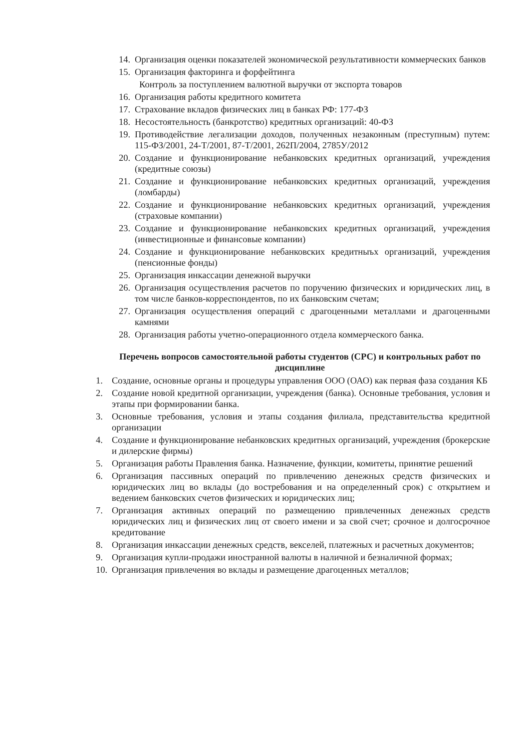14. Организация оценки показателей экономической результативности коммерческих банков
15. Организация факторинга и форфейтинга
Контроль за поступлением валютной выручки от экспорта товаров
16. Организация работы кредитного комитета
17. Страхование вкладов физических лиц в банках РФ: 177-ФЗ
18. Несостоятельность (банкротство) кредитных организаций: 40-ФЗ
19. Противодействие легализации доходов, полученных незаконным (преступным) путем: 115-ФЗ/2001, 24-Т/2001, 87-Т/2001, 262П/2004, 2785У/2012
20. Создание и функционирование небанковских кредитных организаций, учреждения (кредитные союзы)
21. Создание и функционирование небанковских кредитных организаций, учреждения (ломбарды)
22. Создание и функционирование небанковских кредитных организаций, учреждения (страховые компании)
23. Создание и функционирование небанковских кредитных организаций, учреждения (инвестиционные и финансовые компании)
24. Создание и функционирование небанковских кредитныъх организаций, учреждения (пенсионные фонды)
25. Организация инкассации денежной выручки
26. Организация осуществления расчетов по поручению физических и юридических лиц, в том числе банков-корреспондентов, по их банковским счетам;
27. Организация осуществления операций с драгоценными металлами и драгоценными камнями
28. Организация работы учетно-операционного отдела коммерческого банка.
Перечень вопросов самостоятельной работы студентов (СРС) и контрольных работ по дисциплине
1. Создание, основные органы и процедуры управления ООО (ОАО) как первая фаза создания КБ
2. Создание новой кредитной организации, учреждения (банка). Основные требования, условия и этапы при формировании банка.
3. Основные требования, условия и этапы создания филиала, представительства кредитной организации
4. Создание и функционирование небанковских кредитных организаций, учреждения (брокерские и дилерские фирмы)
5. Организация работы Правления банка. Назначение, функции, комитеты, принятие решений
6. Организация пассивных операций по привлечению денежных средств физических и юридических лиц во вклады (до востребования и на определенный срок) с открытием и ведением банковских счетов физических и юридических лиц;
7. Организация активных операций по размещению привлеченных денежных средств юридических лиц и физических лиц от своего имени и за свой счет; срочное и долгосрочное кредитование
8. Организация инкассации денежных средств, векселей, платежных и расчетных документов;
9. Организация купли-продажи иностранной валюты в наличной и безналичной формах;
10. Организация привлечения во вклады и размещение драгоценных металлов;